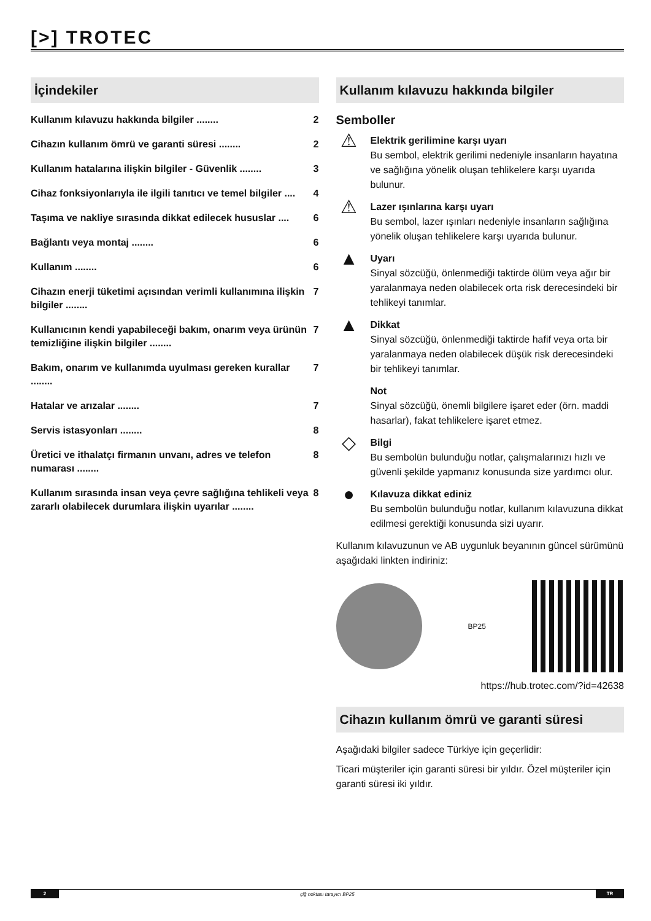[>] TROTEC
İçindekiler
Kullanım kılavuzu hakkında bilgiler ........ 2
Cihazın kullanım ömrü ve garanti süresi ........ 2
Kullanım hatalarına ilişkin bilgiler - Güvenlik ........ 3
Cihaz fonksiyonlarıyla ile ilgili tanıtıcı ve temel bilgiler .... 4
Taşıma ve nakliye sırasında dikkat edilecek hususlar .... 6
Bağlantı veya montaj ........ 6
Kullanım ........ 6
Cihazın enerji tüketimi açısından verimli kullanımına ilişkin bilgiler ........ 7
Kullanıcının kendi yapabileceği bakım, onarım veya ürünün temizliğine ilişkin bilgiler ........ 7
Bakım, onarım ve kullanımda uyulması gereken kurallar ........ 7
Hatalar ve arızalar ........ 7
Servis istasyonları ........ 8
Üretici ve ithalatçı firmanın unvanı, adres ve telefon numarası ........ 8
Kullanım sırasında insan veya çevre sağlığına tehlikeli veya zararlı olabilecek durumlara ilişkin uyarılar ........ 8
Kullanım kılavuzu hakkında bilgiler
Semboller
⚠
Elektrik gerilimine karşı uyarı
Bu sembol, elektrik gerilimi nedeniyle insanların hayatına ve sağlığına yönelik oluşan tehlikelere karşı uyarıda bulunur.
⚠
Lazer ışınlarına karşı uyarı
Bu sembol, lazer ışınları nedeniyle insanların sağlığına yönelik oluşan tehlikelere karşı uyarıda bulunur.
▲
Uyarı
Sinyal sözcüğü, önlenmediği taktirde ölüm veya ağır bir yaralanmaya neden olabilecek orta risk derecesindeki bir tehlikeyi tanımlar.
▲
Dikkat
Sinyal sözcüğü, önlenmediği taktirde hafif veya orta bir yaralanmaya neden olabilecek düşük risk derecesindeki bir tehlikeyi tanımlar.
Not
Sinyal sözcüğü, önemli bilgilere işaret eder (örn. maddi hasarlar), fakat tehlikelere işaret etmez.
◇
Bilgi
Bu sembolün bulunduğu notlar, çalışmalarınızı hızlı ve güvenli şekilde yapmanız konusunda size yardımcı olur.
●
Kılavuza dikkat ediniz
Bu sembolün bulunduğu notlar, kullanım kılavuzuna dikkat edilmesi gerektiği konusunda sizi uyarır.
Kullanım kılavuzunun ve AB uygunluk beyanının güncel sürümünü aşağıdaki linkten indiriniz:
BP25
https://hub.trotec.com/?id=42638
Cihazın kullanım ömrü ve garanti süresi
Aşağıdaki bilgiler sadece Türkiye için geçerlidir:
Ticari müşteriler için garanti süresi bir yıldır. Özel müşteriler için garanti süresi iki yıldır.
2 çiğ noktası tarayıcı BP25 TR